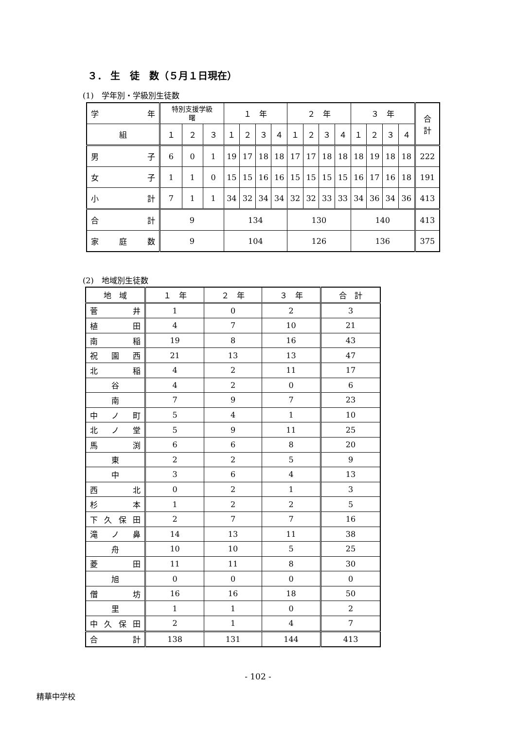３． 生　徒　数（５月１日現在）
(1)　学年別・学級別生徒数
| 学 年 | 特別支援学級 曙 | | | １ 年 | | | | ２ 年 | | | | ３ 年 | | | | 合 計 |
| --- | --- | --- | --- | --- | --- | --- | --- | --- | --- | --- | --- | --- | --- | --- | --- | --- |
| 組 | １ | ２ | ３ | １ | ２ | ３ | ４ | １ | ２ | ３ | ４ | １ | ２ | ３ | ４ | |
| 男 子 | 6 | 0 | 1 | 19 | 17 | 18 | 18 | 17 | 17 | 18 | 18 | 18 | 19 | 18 | 18 | 222 |
| 女 子 | 1 | 1 | 0 | 15 | 15 | 16 | 16 | 15 | 15 | 15 | 15 | 16 | 17 | 16 | 18 | 191 |
| 小 計 | 7 | 1 | 1 | 34 | 32 | 34 | 34 | 32 | 32 | 33 | 33 | 34 | 36 | 34 | 36 | 413 |
| 合 計 | 9 | | | 134 | | | | 130 | | | | 140 | | | | 413 |
| 家 庭 数 | 9 | | | 104 | | | | 126 | | | | 136 | | | | 375 |
(2)　地域別生徒数
| 地 域 | １ 年 | ２ 年 | ３ 年 | 合 計 |
| --- | --- | --- | --- | --- |
| 菅 井 | 1 | 0 | 2 | 3 |
| 植 田 | 4 | 7 | 10 | 21 |
| 南 稲 | 19 | 8 | 16 | 43 |
| 祝 園 西 | 21 | 13 | 13 | 47 |
| 北 稲 | 4 | 2 | 11 | 17 |
| 谷 | 4 | 2 | 0 | 6 |
| 南 | 7 | 9 | 7 | 23 |
| 中 ノ 町 | 5 | 4 | 1 | 10 |
| 北 ノ 堂 | 5 | 9 | 11 | 25 |
| 馬 渕 | 6 | 6 | 8 | 20 |
| 東 | 2 | 2 | 5 | 9 |
| 中 | 3 | 6 | 4 | 13 |
| 西 北 | 0 | 2 | 1 | 3 |
| 杉 本 | 1 | 2 | 2 | 5 |
| 下久保田 | 2 | 7 | 7 | 16 |
| 滝 ノ 鼻 | 14 | 13 | 11 | 38 |
| 舟 | 10 | 10 | 5 | 25 |
| 菱 田 | 11 | 11 | 8 | 30 |
| 旭 | 0 | 0 | 0 | 0 |
| 僧 坊 | 16 | 16 | 18 | 50 |
| 里 | 1 | 1 | 0 | 2 |
| 中久保田 | 2 | 1 | 4 | 7 |
| 合 計 | 138 | 131 | 144 | 413 |
- 102 -
精華中学校